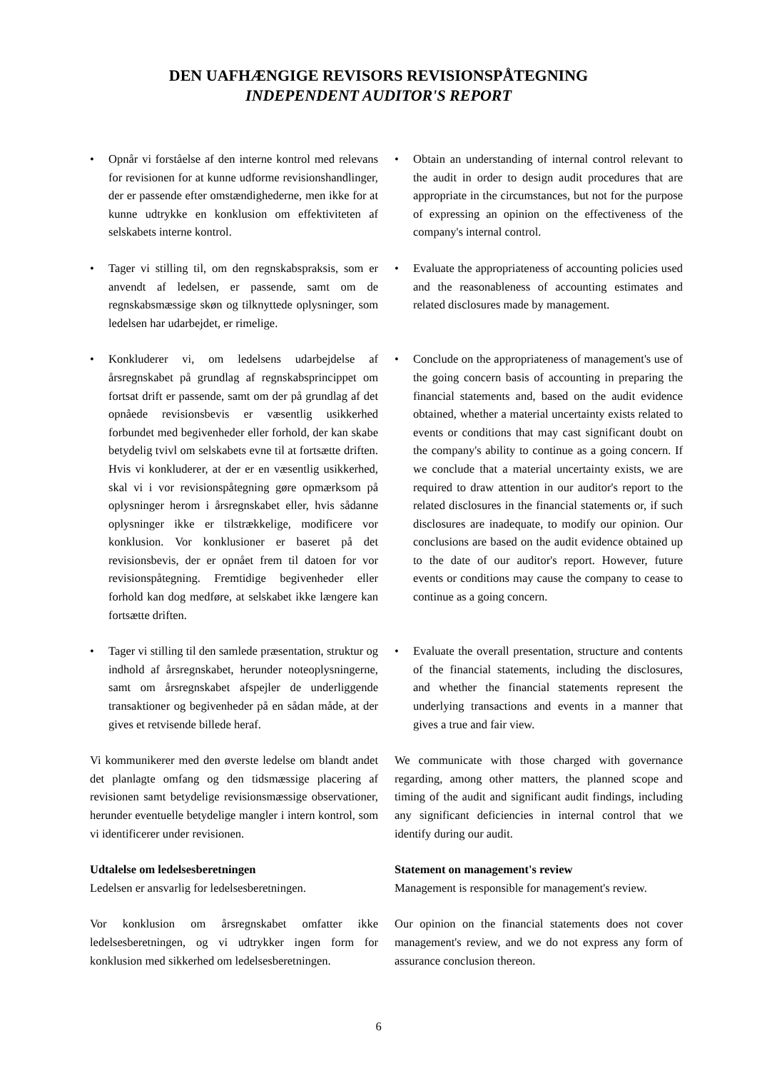DEN UAFHÆNGIGE REVISORS REVISIONSPÅTEGNING
INDEPENDENT AUDITOR'S REPORT
• Opnår vi forståelse af den interne kontrol med relevans for revisionen for at kunne udforme revisionshandlinger, der er passende efter omstændighederne, men ikke for at kunne udtrykke en konklusion om effektiviteten af selskabets interne kontrol.
• Obtain an understanding of internal control relevant to the audit in order to design audit procedures that are appropriate in the circumstances, but not for the purpose of expressing an opinion on the effectiveness of the company's internal control.
• Tager vi stilling til, om den regnskabspraksis, som er anvendt af ledelsen, er passende, samt om de regnskabsmæssige skøn og tilknyttede oplysninger, som ledelsen har udarbejdet, er rimelige.
• Evaluate the appropriateness of accounting policies used and the reasonableness of accounting estimates and related disclosures made by management.
• Konkluderer vi, om ledelsens udarbejdelse af årsregnskabet på grundlag af regnskabsprincippet om fortsat drift er passende, samt om der på grundlag af det opnåede revisionsbevis er væsentlig usikkerhed forbundet med begivenheder eller forhold, der kan skabe betydelig tvivl om selskabets evne til at fortsætte driften. Hvis vi konkluderer, at der er en væsentlig usikkerhed, skal vi i vor revisionspåtegning gøre opmærksom på oplysninger herom i årsregnskabet eller, hvis sådanne oplysninger ikke er tilstrækkelige, modificere vor konklusion. Vor konklusioner er baseret på det revisionsbevis, der er opnået frem til datoen for vor revisionspåtegning. Fremtidige begivenheder eller forhold kan dog medføre, at selskabet ikke længere kan fortsætte driften.
• Conclude on the appropriateness of management's use of the going concern basis of accounting in preparing the financial statements and, based on the audit evidence obtained, whether a material uncertainty exists related to events or conditions that may cast significant doubt on the company's ability to continue as a going concern. If we conclude that a material uncertainty exists, we are required to draw attention in our auditor's report to the related disclosures in the financial statements or, if such disclosures are inadequate, to modify our opinion. Our conclusions are based on the audit evidence obtained up to the date of our auditor's report. However, future events or conditions may cause the company to cease to continue as a going concern.
• Tager vi stilling til den samlede præsentation, struktur og indhold af årsregnskabet, herunder noteoplysningerne, samt om årsregnskabet afspejler de underliggende transaktioner og begivenheder på en sådan måde, at der gives et retvisende billede heraf.
• Evaluate the overall presentation, structure and contents of the financial statements, including the disclosures, and whether the financial statements represent the underlying transactions and events in a manner that gives a true and fair view.
Vi kommunikerer med den øverste ledelse om blandt andet det planlagte omfang og den tidsmæssige placering af revisionen samt betydelige revisionsmæssige observationer, herunder eventuelle betydelige mangler i intern kontrol, som vi identificerer under revisionen.
We communicate with those charged with governance regarding, among other matters, the planned scope and timing of the audit and significant audit findings, including any significant deficiencies in internal control that we identify during our audit.
Udtalelse om ledelsesberetningen
Ledelsen er ansvarlig for ledelsesberetningen.
Statement on management's review
Management is responsible for management's review.
Vor konklusion om årsregnskabet omfatter ikke ledelsesberetningen, og vi udtrykker ingen form for konklusion med sikkerhed om ledelsesberetningen.
Our opinion on the financial statements does not cover management's review, and we do not express any form of assurance conclusion thereon.
6